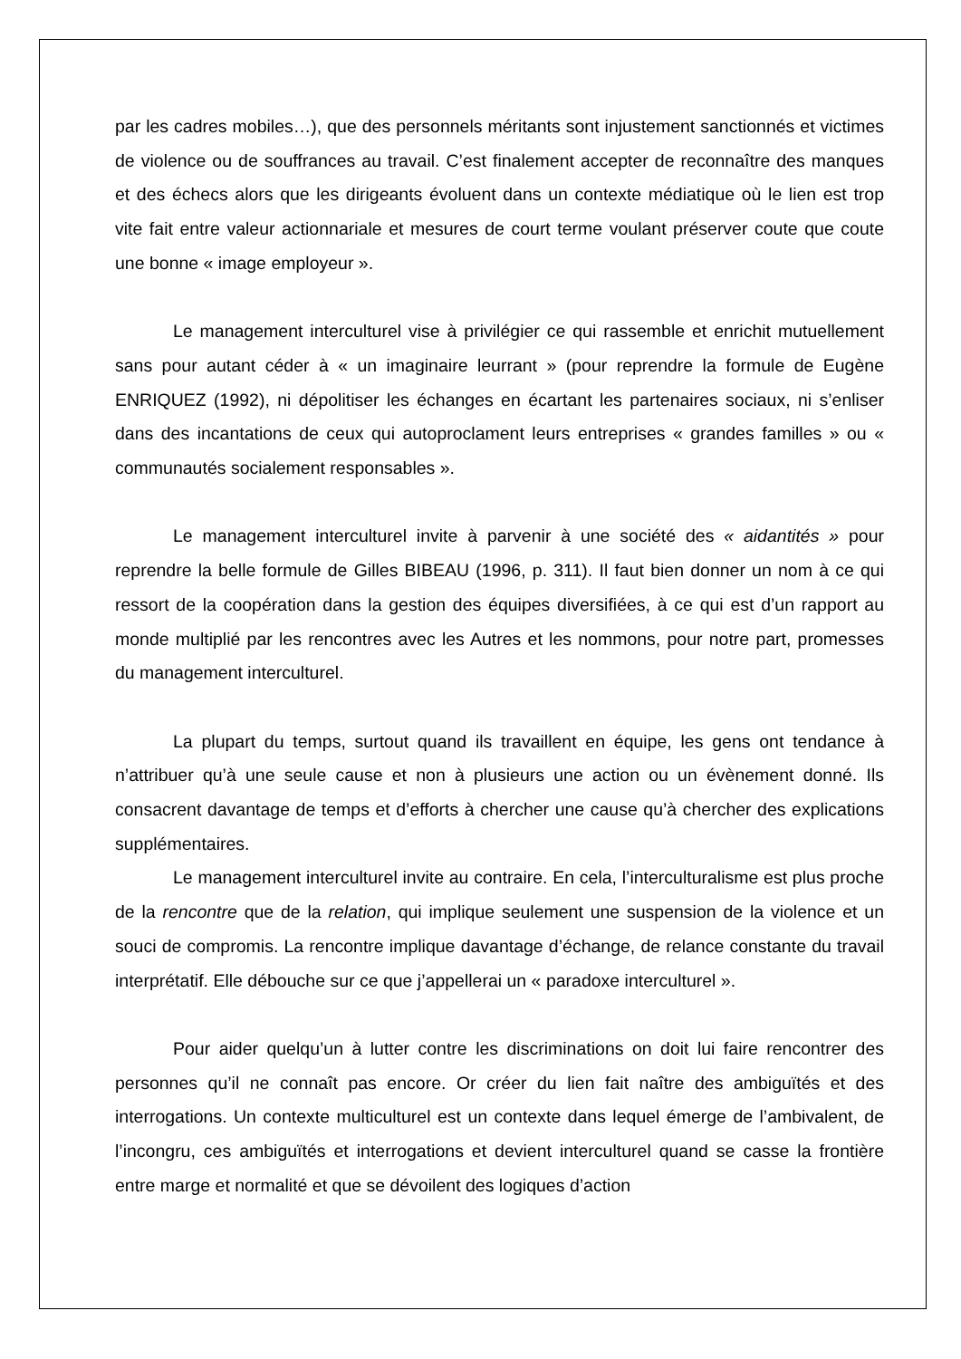par les cadres mobiles…), que des personnels méritants sont injustement sanctionnés et victimes de violence ou de souffrances au travail. C’est finalement accepter de reconnaître des manques et des échecs alors que les dirigeants évoluent dans un contexte médiatique où le lien est trop vite fait entre valeur actionnariale et mesures de court terme voulant préserver coute que coute une bonne « image employeur ».
Le management interculturel vise à privilégier ce qui rassemble et enrichit mutuellement sans pour autant céder à « un imaginaire leurrant » (pour reprendre la formule de Eugène ENRIQUEZ (1992), ni dépolitiser les échanges en écartant les partenaires sociaux, ni s’enliser dans des incantations de ceux qui autoproclament leurs entreprises « grandes familles » ou « communautés socialement responsables ».
Le management interculturel invite à parvenir à une société des « aidantités » pour reprendre la belle formule de Gilles BIBEAU (1996, p. 311). Il faut bien donner un nom à ce qui ressort de la coopération dans la gestion des équipes diversifiées, à ce qui est d’un rapport au monde multiplié par les rencontres avec les Autres et les nommons, pour notre part, promesses du management interculturel.
La plupart du temps, surtout quand ils travaillent en équipe, les gens ont tendance à n’attribuer qu’à une seule cause et non à plusieurs une action ou un évènement donné. Ils consacrent davantage de temps et d’efforts à chercher une cause qu’à chercher des explications supplémentaires.
Le management interculturel invite au contraire. En cela, l’interculturalisme est plus proche de la rencontre que de la relation, qui implique seulement une suspension de la violence et un souci de compromis. La rencontre implique davantage d’échange, de relance constante du travail interprétatif. Elle débouche sur ce que j’appellerai un « paradoxe interculturel ».
Pour aider quelqu’un à lutter contre les discriminations on doit lui faire rencontrer des personnes qu’il ne connaît pas encore. Or créer du lien fait naître des ambiguïtés et des interrogations. Un contexte multiculturel est un contexte dans lequel émerge de l’ambivalent, de l’incongru, ces ambiguïtés et interrogations et devient interculturel quand se casse la frontière entre marge et normalité et que se dévoilent des logiques d’action